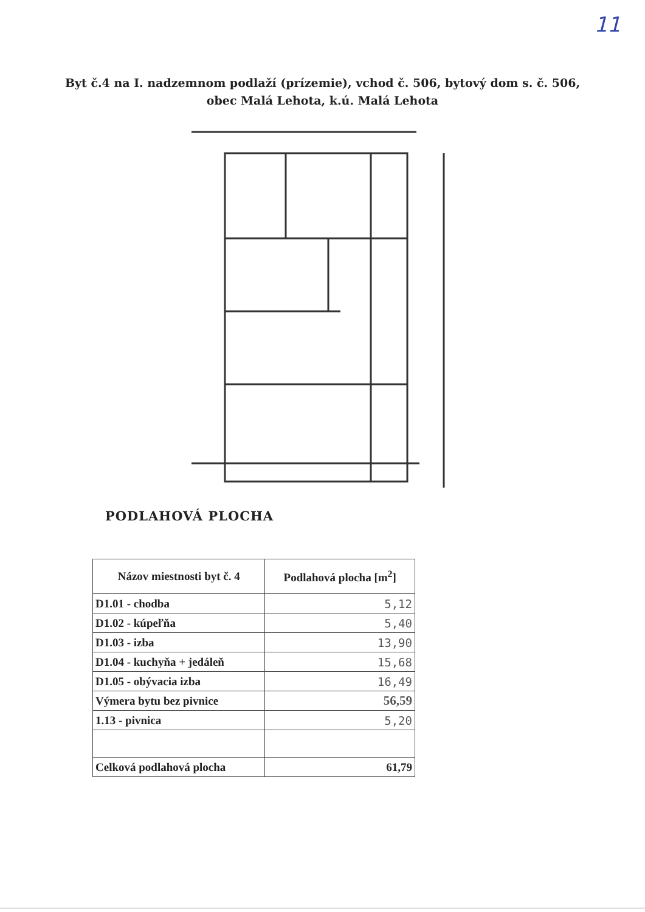11
Byt č.4 na I. nadzemnom podlaží (prízemie), vchod č. 506, bytový dom s. č. 506,
obec Malá Lehota, k.ú. Malá Lehota
PODLAHOVÁ PLOCHA
| Názov miestnosti byt č. 4 | Podlahová plocha [m<sup>2</sup>] |
| --- | --- |
| D1.01 - chodba | 5,12 |
| D1.02 - kúpeľňa | 5,40 |
| D1.03 - izba | 13,90 |
| D1.04 - kuchyňa + jedáleň | 15,68 |
| D1.05 - obývacia izba | 16,49 |
| Výmera bytu bez pivnice | 56,59 |
| 1.13 - pivnica | 5,20 |
| Celková podlahová plocha | 61,79 |